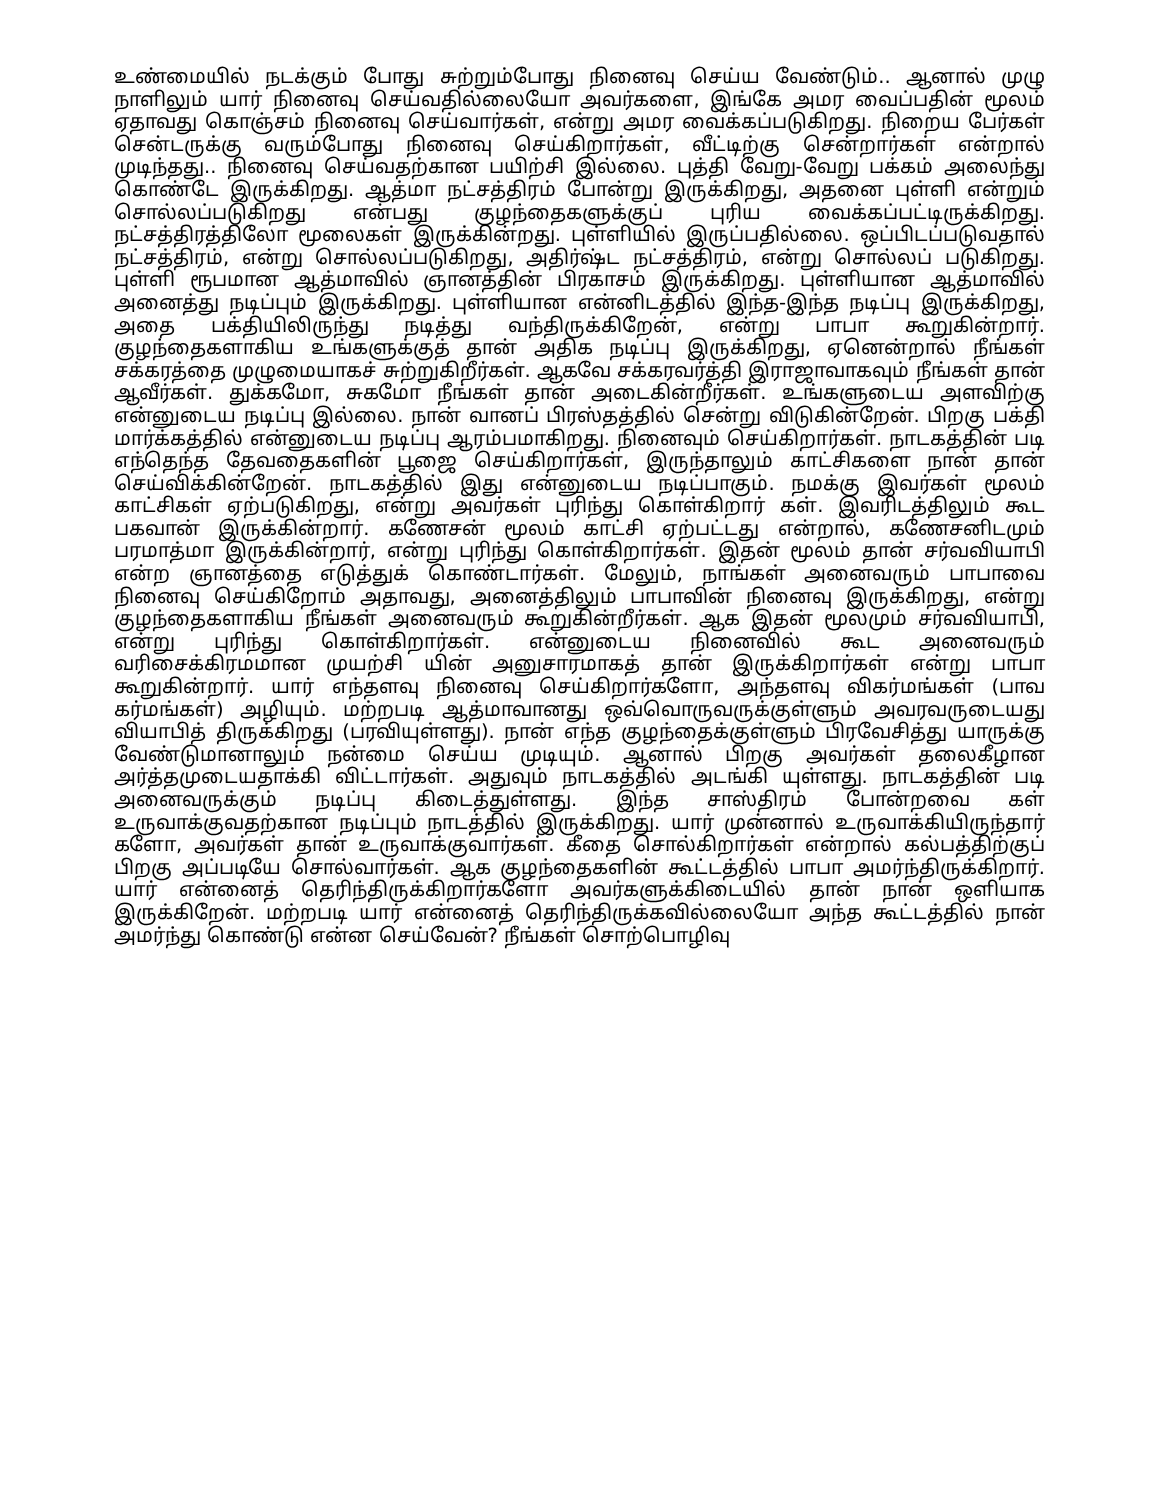உண்மையில் நடக்கும் போது சுற்றும்போது நினைவு செய்ய வேண்டும்.. ஆனால் முழு நாளிலும் யார் நினைவு செய்வதில்லையோ அவர்களை, இங்கே அமர வைப்பதின் மூலம் ஏதாவது கொஞ்சம் நினைவு செய்வார்கள், என்று அமர வைக்கப்படுகிறது. நிறைய பேர்கள் சென்டருக்கு வரும்போது நினைவு செய்கிறார்கள், வீட்டிற்கு சென்றார்கள் என்றால் முடிந்தது.. நினைவு செய்வதற்கான பயிற்சி இல்லை. புத்தி வேறு-வேறு பக்கம் அலைந்து கொண்டே இருக்கிறது. ஆத்மா நட்சத்திரம் போன்று இருக்கிறது, அதனை புள்ளி என்றும் சொல்லப்படுகிறது என்பது குழந்தைகளுக்குப் புரிய வைக்கப்பட்டிருக்கிறது. நட்சத்திரத்திலோ மூலைகள் இருக்கின்றது. புள்ளியில் இருப்பதில்லை. ஒப்பிடப்படுவதால் நட்சத்திரம், என்று சொல்லப்படுகிறது, அதிர்ஷ்ட நட்சத்திரம், என்று சொல்லப் படுகிறது. புள்ளி ரூபமான ஆத்மாவில் ஞானத்தின் பிரகாசம் இருக்கிறது. புள்ளியான ஆத்மாவில் அனைத்து நடிப்பும் இருக்கிறது. புள்ளியான என்னிடத்தில் இந்த-இந்த நடிப்பு இருக்கிறது, அதை பக்தியிலிருந்து நடித்து வந்திருக்கிறேன், என்று பாபா கூறுகின்றார். குழந்தைகளாகிய உங்களுக்குத் தான் அதிக நடிப்பு இருக்கிறது, ஏனென்றால் நீங்கள் சக்கரத்தை முழுமையாகச் சுற்றுகிறீர்கள். ஆகவே சக்கரவர்த்தி இராஜாவாகவும் நீங்கள் தான் ஆவீர்கள். துக்கமோ, சுகமோ நீங்கள் தான் அடைகின்றீர்கள். உங்களுடைய அளவிற்கு என்னுடைய நடிப்பு இல்லை. நான் வானப் பிரஸ்தத்தில் சென்று விடுகின்றேன். பிறகு பக்தி மார்க்கத்தில் என்னுடைய நடிப்பு ஆரம்பமாகிறது. நினைவும் செய்கிறார்கள். நாடகத்தின் படி எந்தெந்த தேவதைகளின் பூஜை செய்கிறார்கள், இருந்தாலும் காட்சிகளை நான் தான் செய்விக்கின்றேன். நாடகத்தில் இது என்னுடைய நடிப்பாகும். நமக்கு இவர்கள் மூலம் காட்சிகள் ஏற்படுகிறது, என்று அவர்கள் புரிந்து கொள்கிறார் கள். இவரிடத்திலும் கூட பகவான் இருக்கின்றார். கணேசன் மூலம் காட்சி ஏற்பட்டது என்றால், கணேசனிடமும் பரமாத்மா இருக்கின்றார், என்று புரிந்து கொள்கிறார்கள். இதன் மூலம் தான் சர்வவியாபி என்ற ஞானத்தை எடுத்துக் கொண்டார்கள். மேலும், நாங்கள் அனைவரும் பாபாவை நினைவு செய்கிறோம் அதாவது, அனைத்திலும் பாபாவின் நினைவு இருக்கிறது, என்று குழந்தைகளாகிய நீங்கள் அனைவரும் கூறுகின்றீர்கள். ஆக இதன் மூலமும் சர்வவியாபி, என்று புரிந்து கொள்கிறார்கள். என்னுடைய நினைவில் கூட அனைவரும் வரிசைக்கிரமமான முயற்சி யின் அனுசாரமாகத் தான் இருக்கிறார்கள் என்று பாபா கூறுகின்றார். யார் எந்தளவு நினைவு செய்கிறார்களோ, அந்தளவு விகர்மங்கள் (பாவ கர்மங்கள்) அழியும். மற்றபடி ஆத்மாவானது ஒவ்வொருவருக்குள்ளும் அவரவருடையது வியாபித் திருக்கிறது (பரவியுள்ளது). நான் எந்த குழந்தைக்குள்ளும் பிரவேசித்து யாருக்கு வேண்டுமானாலும் நன்மை செய்ய முடியும். ஆனால் பிறகு அவர்கள் தலைகீழான அர்த்தமுடையதாக்கி விட்டார்கள். அதுவும் நாடகத்தில் அடங்கி யுள்ளது. நாடகத்தின் படி அனைவருக்கும் நடிப்பு கிடைத்துள்ளது. இந்த சாஸ்திரம் போன்றவை கள் உருவாக்குவதற்கான நடிப்பும் நாடத்தில் இருக்கிறது. யார் முன்னால் உருவாக்கியிருந்தார் களோ, அவர்கள் தான் உருவாக்குவார்கள். கீதை சொல்கிறார்கள் என்றால் கல்பத்திற்குப் பிறகு அப்படியே சொல்வார்கள். ஆக குழந்தைகளின் கூட்டத்தில் பாபா அமர்ந்திருக்கிறார். யார் என்னைத் தெரிந்திருக்கிறார்களோ அவர்களுக்கிடையில் தான் நான் ஒளியாக இருக்கிறேன். மற்றபடி யார் என்னைத் தெரிந்திருக்கவில்லையோ அந்த கூட்டத்தில் நான் அமர்ந்து கொண்டு என்ன செய்வேன்? நீங்கள் சொற்பொழிவு